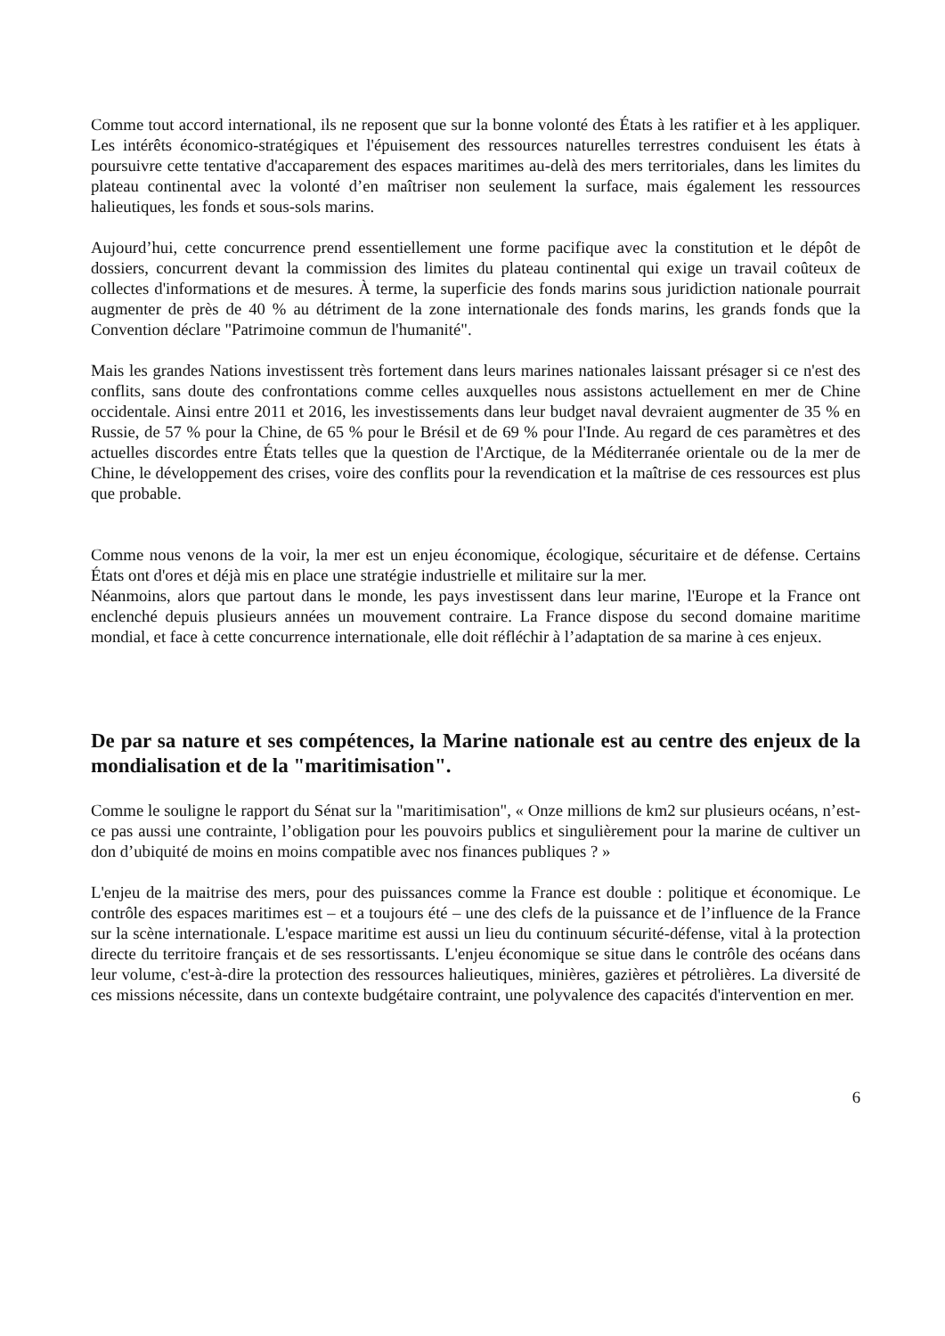Comme tout accord international, ils ne reposent que sur la bonne volonté des États à les ratifier et à les appliquer. Les intérêts économico-stratégiques et l'épuisement des ressources naturelles terrestres conduisent les états à poursuivre cette tentative d'accaparement des espaces maritimes au-delà des mers territoriales, dans les limites du plateau continental avec la volonté d’en maîtriser non seulement la surface, mais également les ressources halieutiques, les fonds et sous-sols marins.
Aujourd’hui, cette concurrence prend essentiellement une forme pacifique avec la constitution et le dépôt de dossiers, concurrent devant la commission des limites du plateau continental qui exige un travail coûteux de collectes d'informations et de mesures. À terme, la superficie des fonds marins sous juridiction nationale pourrait augmenter de près de 40 % au détriment de la zone internationale des fonds marins, les grands fonds que la Convention déclare "Patrimoine commun de l'humanité".
Mais les grandes Nations investissent très fortement dans leurs marines nationales laissant présager si ce n'est des conflits, sans doute des confrontations comme celles auxquelles nous assistons actuellement en mer de Chine occidentale. Ainsi entre 2011 et 2016, les investissements dans leur budget naval devraient augmenter de 35 % en Russie, de 57 % pour la Chine, de 65 % pour le Brésil et de 69 % pour l'Inde. Au regard de ces paramètres et des actuelles discordes entre États telles que la question de l'Arctique, de la Méditerranée orientale ou de la mer de Chine, le développement des crises, voire des conflits pour la revendication et la maîtrise de ces ressources est plus que probable.
Comme nous venons de la voir, la mer est un enjeu économique, écologique, sécuritaire et de défense. Certains États ont d'ores et déjà mis en place une stratégie industrielle et militaire sur la mer.
Néanmoins, alors que partout dans le monde, les pays investissent dans leur marine, l'Europe et la France ont enclenché depuis plusieurs années un mouvement contraire. La France dispose du second domaine maritime mondial, et face à cette concurrence internationale, elle doit réfléchir à l’adaptation de sa marine à ces enjeux.
De par sa nature et ses compétences, la Marine nationale est au centre des enjeux de la mondialisation et de la "maritimisation".
Comme le souligne le rapport du Sénat sur la "maritimisation", « Onze millions de km2 sur plusieurs océans, n’est-ce pas aussi une contrainte, l’obligation pour les pouvoirs publics et singulièrement pour la marine de cultiver un don d’ubiquité de moins en moins compatible avec nos finances publiques ? »
L'enjeu de la maitrise des mers, pour des puissances comme la France est double : politique et économique. Le contrôle des espaces maritimes est – et a toujours été – une des clefs de la puissance et de l’influence de la France sur la scène internationale. L'espace maritime est aussi un lieu du continuum sécurité-défense, vital à la protection directe du territoire français et de ses ressortissants. L'enjeu économique se situe dans le contrôle des océans dans leur volume, c'est-à-dire la protection des ressources halieutiques, minières, gazières et pétrolières. La diversité de ces missions nécessite, dans un contexte budgétaire contraint, une polyvalence des capacités d'intervention en mer.
6